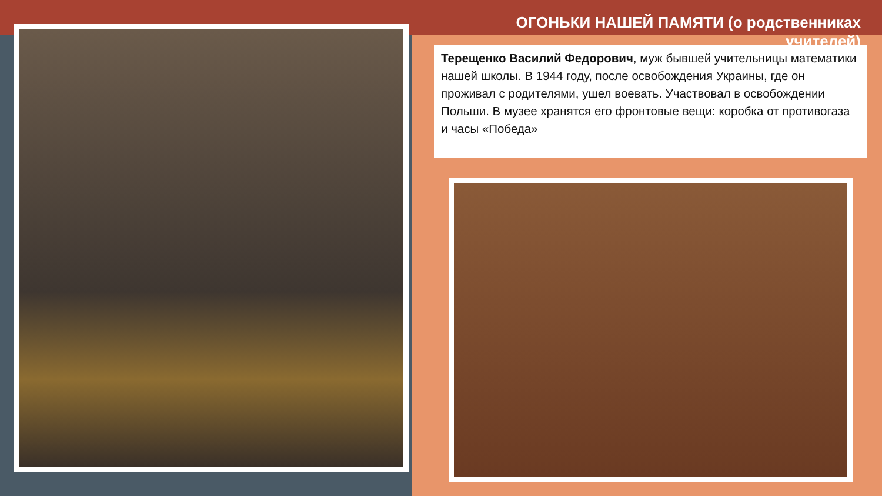ОГОНЬКИ НАШЕЙ ПАМЯТИ (о родственниках учителей)
Терещенко Василий Федорович, муж бывшей учительницы математики нашей школы. В 1944 году, после освобождения Украины, где он проживал с родителями, ушел воевать. Участвовал в освобождении Польши. В музее хранятся его фронтовые вещи: коробка от противогаза и часы «Победа»